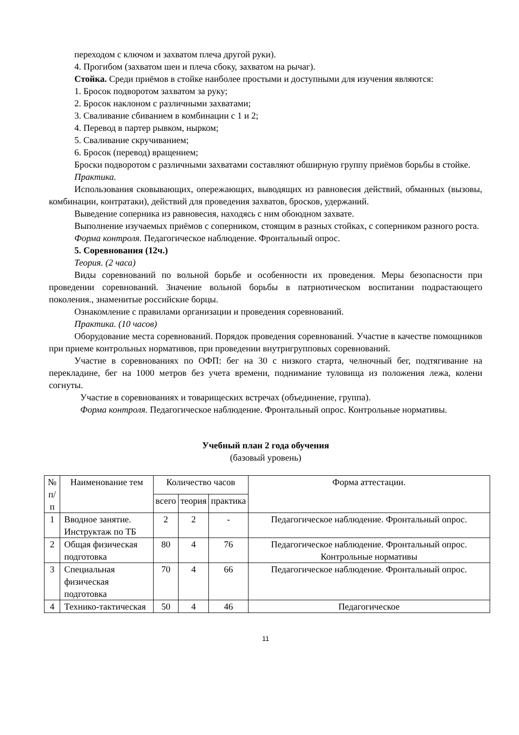переходом с ключом и захватом плеча другой руки).
4. Прогибом (захватом шеи и плеча сбоку, захватом на рычаг).
Стойка. Среди приёмов в стойке наиболее простыми и доступными для изучения являются:
1. Бросок подворотом захватом за руку;
2. Бросок наклоном с различными захватами;
3. Сваливание сбиванием в комбинации с 1 и 2;
4. Перевод в партер рывком, нырком;
5. Сваливание скручиванием;
6. Бросок (перевод) вращением;
Броски подворотом с различными захватами составляют обширную группу приёмов борьбы в стойке.
Практика.
Использования сковывающих, опережающих, выводящих из равновесия действий, обманных (вызовы, комбинации, контратаки), действий для проведения захватов, бросков, удержаний.
Выведение соперника из равновесия, находясь с ним обоюдном захвате.
Выполнение изучаемых приёмов с соперником, стоящим в разных стойках, с соперником разного роста.
Форма контроля. Педагогическое наблюдение. Фронтальный опрос.
5. Соревнования (12ч.)
Теория. (2 часа)
Виды соревнований по вольной борьбе и особенности их проведения. Меры безопасности при проведении соревнований. Значение вольной борьбы в патриотическом воспитании подрастающего поколения., знаменитые российские борцы.
Ознакомление с правилами организации и проведения соревнований.
Практика. (10 часов)
Оборудование места соревнований. Порядок проведения соревнований. Участие в качестве помощников при приеме контрольных нормативов, при проведении внутригрупповых соревнований.
Участие в соревнованиях по ОФП: бег на 30 с низкого старта, челночный бег, подтягивание на перекладине, бег на 1000 метров без учета времени, поднимание туловища из положения лежа, колени согнуты.
Участие в соревнованиях и товарищеских встречах (объединение, группа).
Форма контроля. Педагогическое наблюдение. Фронтальный опрос. Контрольные нормативы.
Учебный план 2 года обучения
(базовый уровень)
| № п/п | Наименование тем | Количество часов | | | Форма аттестации. |
| --- | --- | --- | --- | --- | --- |
| | | всего | теория | практика | |
| 1 | Вводное занятие. Инструктаж по ТБ | 2 | 2 | - | Педагогическое наблюдение. Фронтальный опрос. |
| 2 | Общая физическая подготовка | 80 | 4 | 76 | Педагогическое наблюдение. Фронтальный опрос. Контрольные нормативы |
| 3 | Специальная физическая подготовка | 70 | 4 | 66 | Педагогическое наблюдение. Фронтальный опрос. |
| 4 | Технико-тактическая | 50 | 4 | 46 | Педагогическое |
11